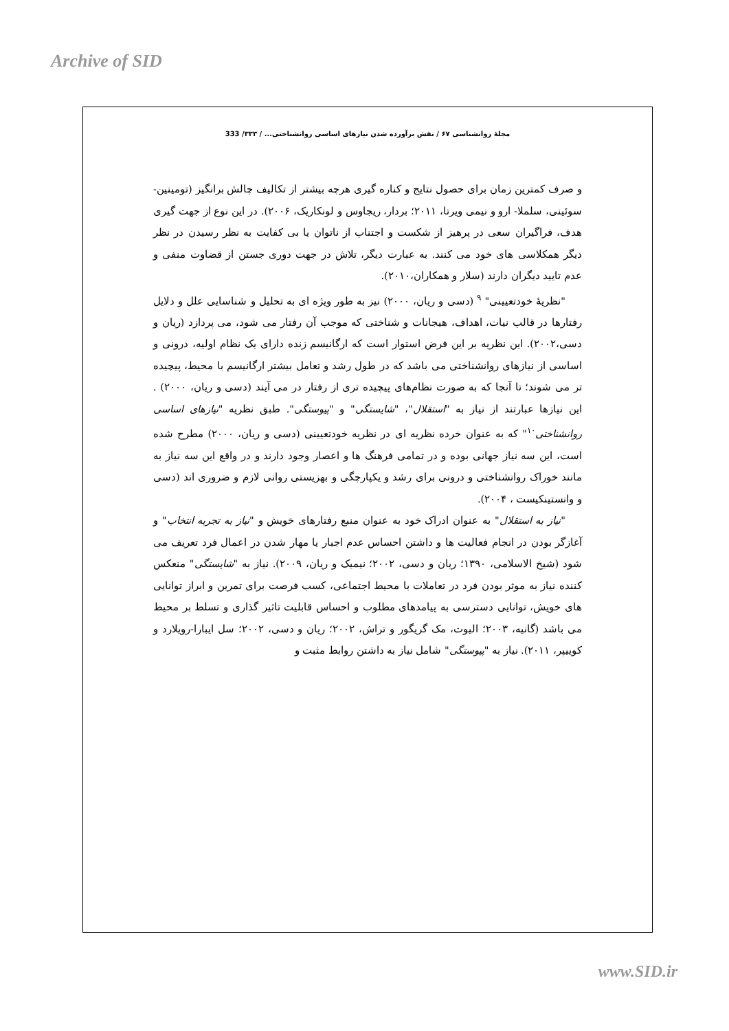Archive of SID
مجلۀ روانشناسی ۶۷ / نقش برآورده شدن نیازهای اساسی روانشناختی... / ۳۳۳/ 333
و صرف کمترین زمان برای حصول نتایج و کناره گیری هرچه بیشتر از تکالیف چالش برانگیز (تومینین- سوئینی، سلملا- ارو و نیمی ویرتا، ۲۰۱۱؛ بردار، ریجاوس و لونکاریک، ۲۰۰۶). در این نوع از جهت گیری هدف، فراگیران سعی در پرهیز از شکست و اجتناب از ناتوان یا بی کفایت به نظر رسیدن در نظر دیگر همکلاسی های خود می کنند. به عبارت دیگر، تلاش در جهت دوری جستن از قضاوت منفی و عدم تایید دیگران دارند (سلار و همکاران،۲۰۱۰).
"نظریهٔ خودتعیینی" <sup>۹</sup> (دسی و ریان، ۲۰۰۰) نیز به طور ویژه ای به تحلیل و شناسایی علل و دلایل رفتارها در قالب نیات، اهداف، هیجانات و شناختی که موجب آن رفتار می شود، می پردازد (ریان و دسی،۲۰۰۲). این نظریه بر این فرض استوار است که ارگانیسم زنده دارای یک نظام اولیه، درونی و اساسی از نیازهای روانشناختی می باشد که در طول رشد و تعامل بیشتر ارگانیسم با محیط، پیچیده تر می شوند؛ تا آنجا که به صورت نظام‌های پیچیده تری از رفتار در می آیند (دسی و ریان، ۲۰۰۰) . این نیازها عبارتند از نیاز به "استقلال"، "شایستگی" و "پیوستگی". طبق نظریه "نیازهای اساسی روانشناختی<sup>۱۰</sup>" که به عنوان خرده نظریه ای در نظریه خودتعیینی (دسی و ریان، ۲۰۰۰) مطرح شده است، این سه نیاز جهانی بوده و در تمامی فرهنگ ها و اعصار وجود دارند و در واقع این سه نیاز به مانند خوراک روانشناختی و درونی برای رشد و یکپارچگی و بهزیستی روانی لازم و ضروری اند (دسی و وانستینکیست ، ۲۰۰۴).
"نیاز به استقلال" به عنوان ادراک خود به عنوان منبع رفتارهای خویش و "نیاز به تجربه انتخاب" و آغازگر بودن در انجام فعالیت ها و داشتن احساس عدم اجبار یا مهار شدن در اعمال فرد تعریف می شود (شیخ الاسلامی، ۱۳۹۰؛ ریان و دسی، ۲۰۰۲؛ نیمیک و ریان، ۲۰۰۹). نیاز به "شایستگی" منعکس کننده نیاز به موثر بودن فرد در تعاملات با محیط اجتماعی، کسب فرصت برای تمرین و ابراز توانایی های خویش، توانایی دسترسی به پیامدهای مطلوب و احساس قابلیت تاثیر گذاری و تسلط بر محیط می باشد (گانیه، ۲۰۰۳؛ الیوت، مک گریگور و تراش، ۲۰۰۲؛ ریان و دسی، ۲۰۰۲؛ سل ایبارا-رویلارد و کوییپر، ۲۰۱۱). نیاز به "پیوستگی" شامل نیاز به داشتن روابط مثبت و
www.SID.ir